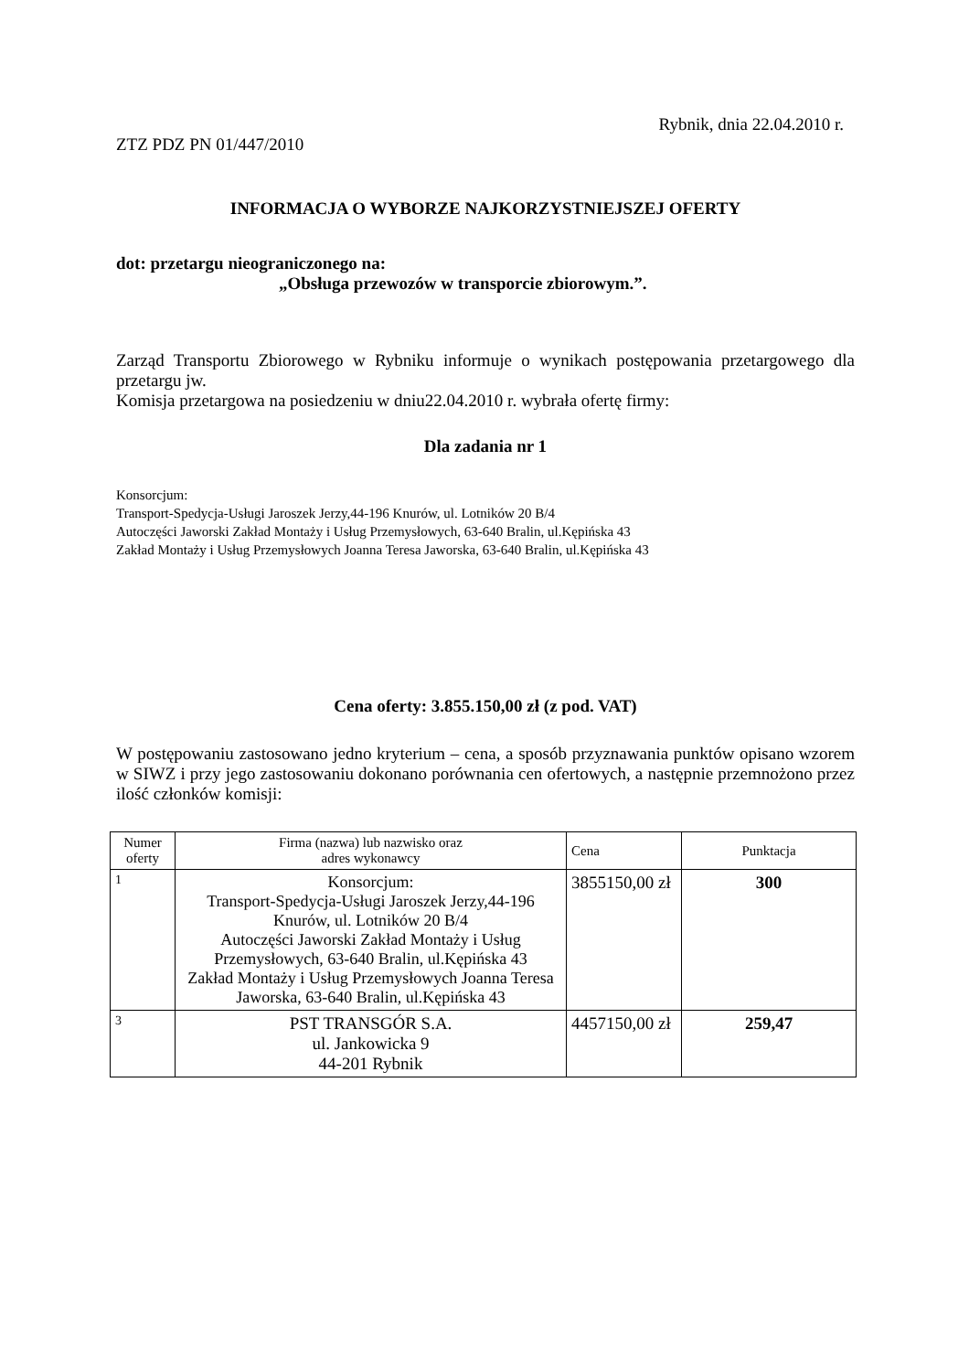Rybnik, dnia 22.04.2010 r.
ZTZ PDZ PN 01/447/2010
INFORMACJA O WYBORZE NAJKORZYSTNIEJSZEJ OFERTY
dot: przetargu nieograniczonego na:
„Obsługa przewozów w transporcie zbiorowym.”.
Zarząd Transportu Zbiorowego w Rybniku informuje o wynikach postępowania przetargowego dla przetargu jw.
Komisja przetargowa na posiedzeniu w dniu22.04.2010 r. wybrała ofertę firmy:
Dla zadania nr 1
Konsorcjum:
Transport-Spedycja-Usługi Jaroszek Jerzy,44-196 Knurów, ul. Lotników 20 B/4
Autoczęści Jaworski Zakład Montaży i Usług Przemysłowych, 63-640 Bralin, ul.Kępińska 43
Zakład Montaży i Usług Przemysłowych Joanna Teresa Jaworska, 63-640 Bralin, ul.Kępińska 43
Cena oferty: 3.855.150,00 zł (z pod. VAT)
W postępowaniu zastosowano jedno kryterium – cena, a sposób przyznawania punktów opisano wzorem w SIWZ i przy jego zastosowaniu dokonano porównania cen ofertowych, a następnie przemnożono przez ilość członków komisji:
| Numer oferty | Firma (nazwa) lub nazwisko oraz adres wykonawcy | Cena | Punktacja |
| --- | --- | --- | --- |
| 1 | Konsorcjum: Transport-Spedycja-Usługi Jaroszek Jerzy,44-196 Knurów, ul. Lotników 20 B/4 Autoczęści Jaworski Zakład Montaży i Usług Przemysłowych, 63-640 Bralin, ul.Kępińska 43 Zakład Montaży i Usług Przemysłowych Joanna Teresa Jaworska, 63-640 Bralin, ul.Kępińska 43 | 3855150,00 zł | 300 |
| 3 | PST TRANSGÓR S.A. ul. Jankowicka 9 44-201 Rybnik | 4457150,00 zł | 259,47 |